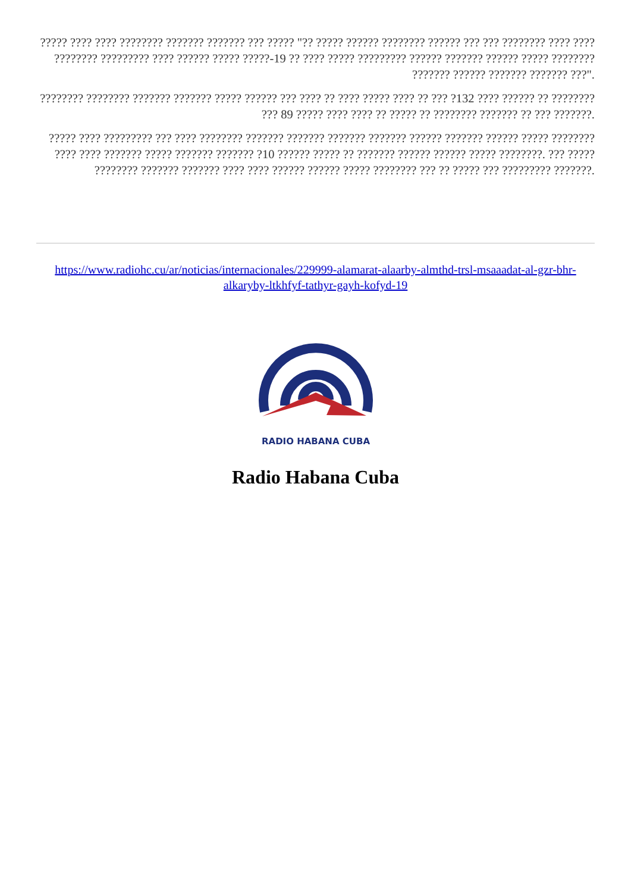????? ???? ???? ???????? ??????? ??????? ??? ????? "?? ????? ?????? ???????? ?????? ??? ??? ???????? ???? ???? ???????? ????????? ???? ?????? ????? ?????-19 ?? ???? ????? ????????? ?????? ??????? ?????? ????? ???????? ??????? ?????? ??????? ??????? ???".
???????? ???????? ??????? ??????? ????? ?????? ??? ???? ?? ???? ????? ???? ?? ??? ?132 ???? ?????? ?? ???????? ??? 89 ????? ???? ???? ?? ????? ?? ???????? ??????? ?? ??? ???????.
????? ???? ????????? ??? ???? ???????? ??????? ??????? ??????? ??????? ?????? ??????? ?????? ????? ???????? ???? ???? ??????? ????? ??????? ??????? ?10 ?????? ????? ?? ??????? ?????? ?????? ????? ????????. ??? ????? ???????? ??????? ??????? ???? ???? ?????? ?????? ????? ???????? ??? ?? ????? ??? ????????? ???????.
https://www.radiohc.cu/ar/noticias/internacionales/229999-alamarat-alaarby-almthd-trsl-msaaadat-al-gzr-bhr-alkaryby-ltkhfyf-tathyr-gayh-kofyd-19
RADIO HABANA CUBA
Radio Habana Cuba